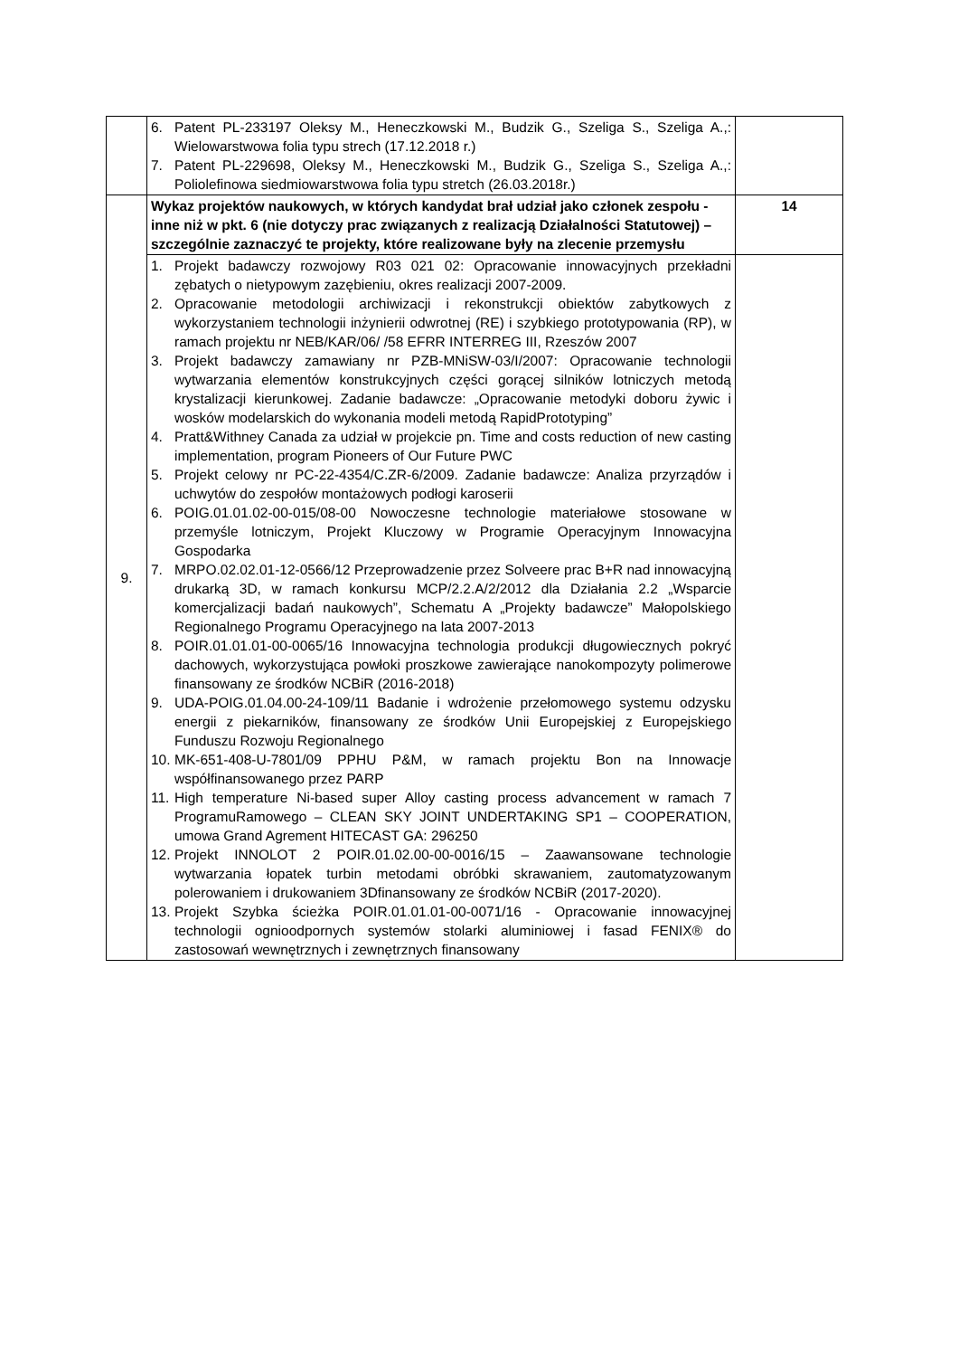| | 6. Patent PL-233197 Oleksy M., Heneczkowski M., Budzik G., Szeliga S., Szeliga A.,: Wielowarstwowa folia typu strech (17.12.2018 r.) 7. Patent PL-229698, Oleksy M., Heneczkowski M., Budzik G., Szeliga S., Szeliga A.,: Poliolefinowa siedmiowarstwowa folia typu stretch (26.03.2018r.) | |
| 9. | Wykaz projektów naukowych, w których kandydat brał udział jako członek zespołu - inne niż w pkt. 6 (nie dotyczy prac związanych z realizacją Działalności Statutowej) – szczególnie zaznaczyć te projekty, które realizowane były na zlecenie przemysłu | 14 |
| | 1. Projekt badawczy rozwojowy R03 021 02: Opracowanie innowacyjnych przekładni zębatych o nietypowym zazębieniu, okres realizacji 2007-2009. 2. Opracowanie metodologii archiwizacji i rekonstrukcji obiektów zabytkowych z wykorzystaniem technologii inżynierii odwrotnej (RE) i szybkiego prototypowania (RP), w ramach projektu nr NEB/KAR/06/ /58 EFRR INTERREG III, Rzeszów 2007 3. Projekt badawczy zamawiany nr PZB-MNiSW-03/I/2007: Opracowanie technologii wytwarzania elementów konstrukcyjnych części gorącej silników lotniczych metodą krystalizacji kierunkowej. Zadanie badawcze: „Opracowanie metodyki doboru żywic i wosków modelarskich do wykonania modeli metodą RapidPrototyping” 4. Pratt&Withney Canada za udział w projekcie pn. Time and costs reduction of new casting implementation, program Pioneers of Our Future PWC 5. Projekt celowy nr PC-22-4354/C.ZR-6/2009. Zadanie badawcze: Analiza przyrządów i uchwytów do zespołów montażowych podłogi karoserii 6. POIG.01.01.02-00-015/08-00 Nowoczesne technologie materiałowe stosowane w przemyśle lotniczym, Projekt Kluczowy w Programie Operacyjnym Innowacyjna Gospodarka 7. MRPO.02.02.01-12-0566/12 Przeprowadzenie przez Solveere prac B+R nad innowacyjną drukarką 3D, w ramach konkursu MCP/2.2.A/2/2012 dla Działania 2.2 „Wsparcie komercjalizacji badań naukowych”, Schematu A „Projekty badawcze” Małopolskiego Regionalnego Programu Operacyjnego na lata 2007-2013 8. POIR.01.01.01-00-0065/16 Innowacyjna technologia produkcji długowiecznych pokryć dachowych, wykorzystująca powłoki proszkowe zawierające nanokompozyty polimerowe finansowany ze środków NCBiR (2016-2018) 9. UDA-POIG.01.04.00-24-109/11 Badanie i wdrożenie przełomowego systemu odzysku energii z piekarników, finansowany ze środków Unii Europejskiej z Europejskiego Funduszu Rozwoju Regionalnego 10. MK-651-408-U-7801/09 PPHU P&M, w ramach projektu Bon na Innowacje współfinansowanego przez PARP 11. High temperature Ni-based super Alloy casting process advancement w ramach 7 ProgramuRamowego – CLEAN SKY JOINT UNDERTAKING SP1 – COOPERATION, umowa Grand Agrement HITECAST GA: 296250 12. Projekt INNOLOT 2 POIR.01.02.00-00-0016/15 – Zaawansowane technologie wytwarzania łopatek turbin metodami obróbki skrawaniem, zautomatyzowanym polerowaniem i drukowaniem 3Dfinansowany ze środków NCBiR (2017-2020). 13. Projekt Szybka ścieżka POIR.01.01.01-00-0071/16 - Opracowanie innowacyjnej technologii ognioodpornych systemów stolarki aluminiowej i fasad FENIX® do zastosowań wewnętrznych i zewnętrznych finansowany | |